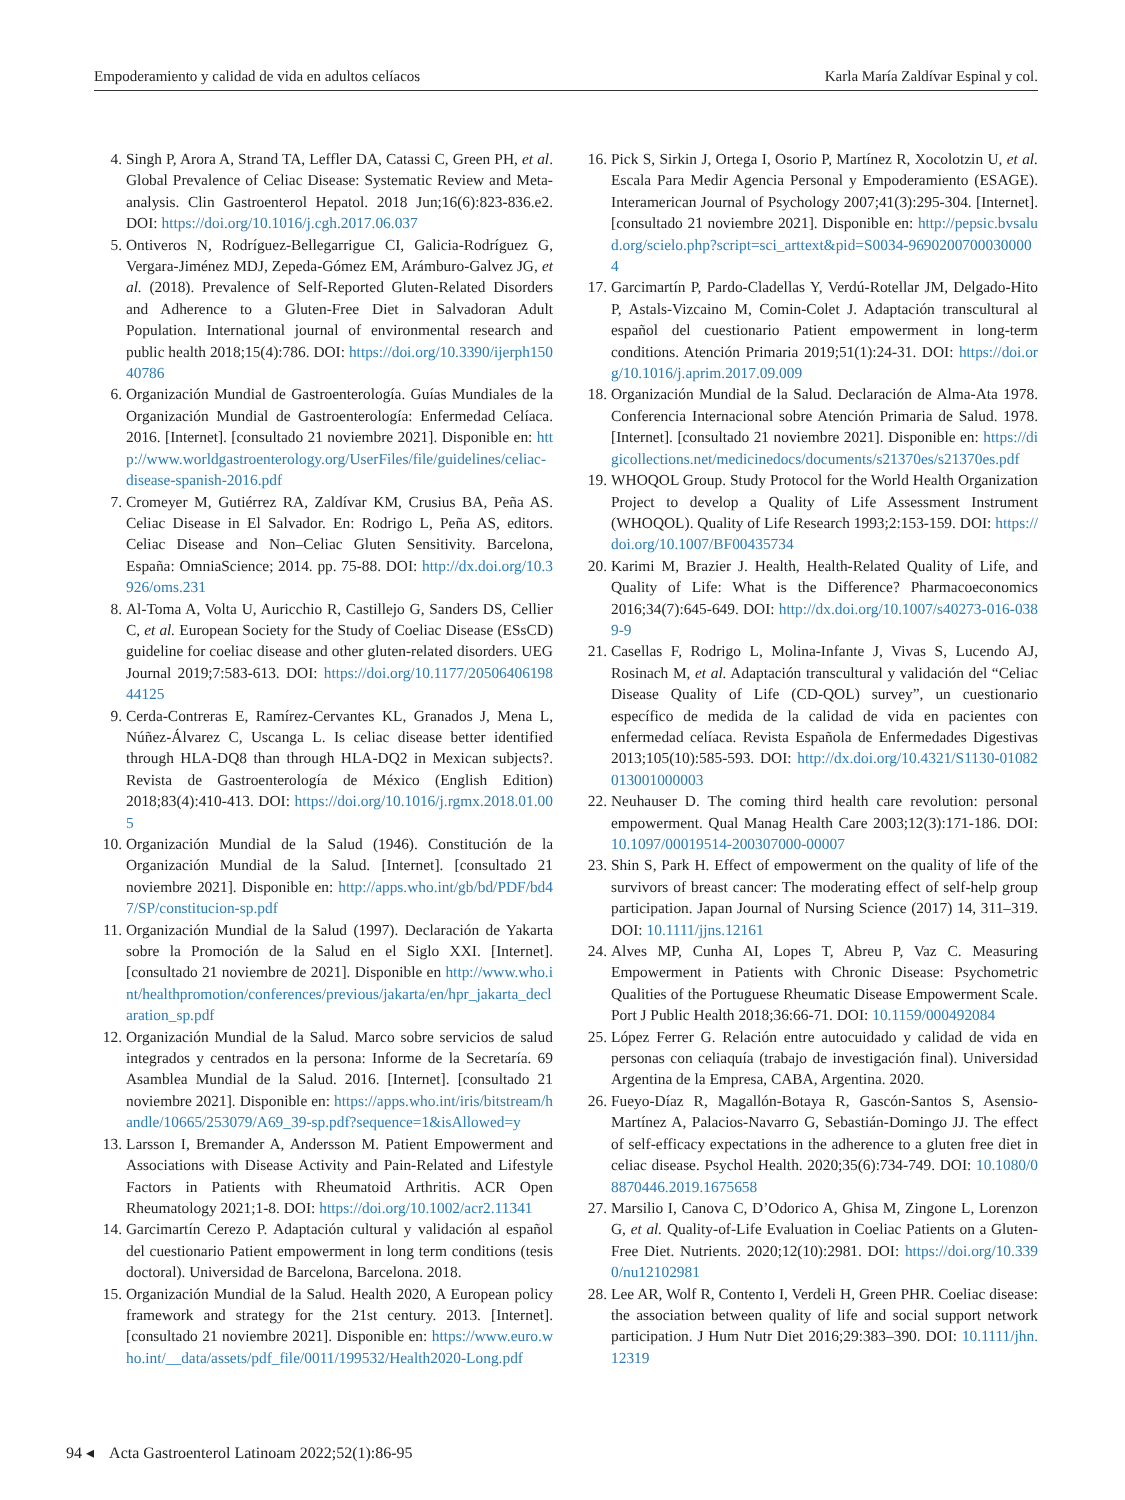Empoderamiento y calidad de vida en adultos celíacos Karla María Zaldívar Espinal y col.
4. Singh P, Arora A, Strand TA, Leffler DA, Catassi C, Green PH, et al. Global Prevalence of Celiac Disease: Systematic Review and Meta-analysis. Clin Gastroenterol Hepatol. 2018 Jun;16(6):823-836.e2. DOI: https://doi.org/10.1016/j.cgh.2017.06.037
5. Ontiveros N, Rodríguez-Bellegarrigue CI, Galicia-Rodríguez G, Vergara-Jiménez MDJ, Zepeda-Gómez EM, Arámburo-Galvez JG, et al. (2018). Prevalence of Self-Reported Gluten-Related Disorders and Adherence to a Gluten-Free Diet in Salvadoran Adult Population. International journal of environmental research and public health 2018;15(4):786. DOI: https://doi.org/10.3390/ijerph15040786
6. Organización Mundial de Gastroenterología. Guías Mundiales de la Organización Mundial de Gastroenterología: Enfermedad Celíaca. 2016. [Internet]. [consultado 21 noviembre 2021]. Disponible en: http://www.worldgastroenterology.org/UserFiles/file/guidelines/celiac-disease-spanish-2016.pdf
7. Cromeyer M, Gutiérrez RA, Zaldívar KM, Crusius BA, Peña AS. Celiac Disease in El Salvador. En: Rodrigo L, Peña AS, editors. Celiac Disease and Non–Celiac Gluten Sensitivity. Barcelona, España: OmniaScience; 2014. pp. 75-88. DOI: http://dx.doi.org/10.3926/oms.231
8. Al-Toma A, Volta U, Auricchio R, Castillejo G, Sanders DS, Cellier C, et al. European Society for the Study of Coeliac Disease (ESsCD) guideline for coeliac disease and other gluten-related disorders. UEG Journal 2019;7:583-613. DOI: https://doi.org/10.1177/2050640619844125
9. Cerda-Contreras E, Ramírez-Cervantes KL, Granados J, Mena L, Núñez-Álvarez C, Uscanga L. Is celiac disease better identified through HLA-DQ8 than through HLA-DQ2 in Mexican subjects?. Revista de Gastroenterología de México (English Edition) 2018;83(4):410-413. DOI: https://doi.org/10.1016/j.rgmx.2018.01.005
10. Organización Mundial de la Salud (1946). Constitución de la Organización Mundial de la Salud. [Internet]. [consultado 21 noviembre 2021]. Disponible en: http://apps.who.int/gb/bd/PDF/bd47/SP/constitucion-sp.pdf
11. Organización Mundial de la Salud (1997). Declaración de Yakarta sobre la Promoción de la Salud en el Siglo XXI. [Internet]. [consultado 21 noviembre de 2021]. Disponible en http://www.who.int/healthpromotion/conferences/previous/jakarta/en/hpr_jakarta_declaration_sp.pdf
12. Organización Mundial de la Salud. Marco sobre servicios de salud integrados y centrados en la persona: Informe de la Secretaría. 69 Asamblea Mundial de la Salud. 2016. [Internet]. [consultado 21 noviembre 2021]. Disponible en: https://apps.who.int/iris/bitstream/handle/10665/253079/A69_39-sp.pdf?sequence=1&isAllowed=y
13. Larsson I, Bremander A, Andersson M. Patient Empowerment and Associations with Disease Activity and Pain-Related and Lifestyle Factors in Patients with Rheumatoid Arthritis. ACR Open Rheumatology 2021;1-8. DOI: https://doi.org/10.1002/acr2.11341
14. Garcimartín Cerezo P. Adaptación cultural y validación al español del cuestionario Patient empowerment in long term conditions (tesis doctoral). Universidad de Barcelona, Barcelona. 2018.
15. Organización Mundial de la Salud. Health 2020, A European policy framework and strategy for the 21st century. 2013. [Internet]. [consultado 21 noviembre 2021]. Disponible en: https://www.euro.who.int/__data/assets/pdf_file/0011/199532/Health2020-Long.pdf
16. Pick S, Sirkin J, Ortega I, Osorio P, Martínez R, Xocolotzin U, et al. Escala Para Medir Agencia Personal y Empoderamiento (ESAGE). Interamerican Journal of Psychology 2007;41(3):295-304. [Internet]. [consultado 21 noviembre 2021]. Disponible en: http://pepsic.bvsalud.org/scielo.php?script=sci_arttext&pid=S0034-96902007000300004
17. Garcimartín P, Pardo-Cladellas Y, Verdú-Rotellar JM, Delgado-Hito P, Astals-Vizcaino M, Comin-Colet J. Adaptación transcultural al español del cuestionario Patient empowerment in long-term conditions. Atención Primaria 2019;51(1):24-31. DOI: https://doi.org/10.1016/j.aprim.2017.09.009
18. Organización Mundial de la Salud. Declaración de Alma-Ata 1978. Conferencia Internacional sobre Atención Primaria de Salud. 1978. [Internet]. [consultado 21 noviembre 2021]. Disponible en: https://digicollections.net/medicinedocs/documents/s21370es/s21370es.pdf
19. WHOQOL Group. Study Protocol for the World Health Organization Project to develop a Quality of Life Assessment Instrument (WHOQOL). Quality of Life Research 1993;2:153-159. DOI: https://doi.org/10.1007/BF00435734
20. Karimi M, Brazier J. Health, Health-Related Quality of Life, and Quality of Life: What is the Difference? Pharmacoeconomics 2016;34(7):645-649. DOI: http://dx.doi.org/10.1007/s40273-016-0389-9
21. Casellas F, Rodrigo L, Molina-Infante J, Vivas S, Lucendo AJ, Rosinach M, et al. Adaptación transcultural y validación del “Celiac Disease Quality of Life (CD-QOL) survey”, un cuestionario específico de medida de la calidad de vida en pacientes con enfermedad celíaca. Revista Española de Enfermedades Digestivas 2013;105(10):585-593. DOI: http://dx.doi.org/10.4321/S1130-01082013001000003
22. Neuhauser D. The coming third health care revolution: personal empowerment. Qual Manag Health Care 2003;12(3):171-186. DOI: 10.1097/00019514-200307000-00007
23. Shin S, Park H. Effect of empowerment on the quality of life of the survivors of breast cancer: The moderating effect of self-help group participation. Japan Journal of Nursing Science (2017) 14, 311–319. DOI: 10.1111/jjns.12161
24. Alves MP, Cunha AI, Lopes T, Abreu P, Vaz C. Measuring Empowerment in Patients with Chronic Disease: Psychometric Qualities of the Portuguese Rheumatic Disease Empowerment Scale. Port J Public Health 2018;36:66-71. DOI: 10.1159/000492084
25. López Ferrer G. Relación entre autocuidado y calidad de vida en personas con celiaquía (trabajo de investigación final). Universidad Argentina de la Empresa, CABA, Argentina. 2020.
26. Fueyo-Díaz R, Magallón-Botaya R, Gascón-Santos S, Asensio-Martínez A, Palacios-Navarro G, Sebastián-Domingo JJ. The effect of self-efficacy expectations in the adherence to a gluten free diet in celiac disease. Psychol Health. 2020;35(6):734-749. DOI: 10.1080/08870446.2019.1675658
27. Marsilio I, Canova C, D’Odorico A, Ghisa M, Zingone L, Lorenzon G, et al. Quality-of-Life Evaluation in Coeliac Patients on a Gluten-Free Diet. Nutrients. 2020;12(10):2981. DOI: https://doi.org/10.3390/nu12102981
28. Lee AR, Wolf R, Contento I, Verdeli H, Green PHR. Coeliac disease: the association between quality of life and social support network participation. J Hum Nutr Diet 2016;29:383–390. DOI: 10.1111/jhn.12319
94 ◂ Acta Gastroenterol Latinoam 2022;52(1):86-95